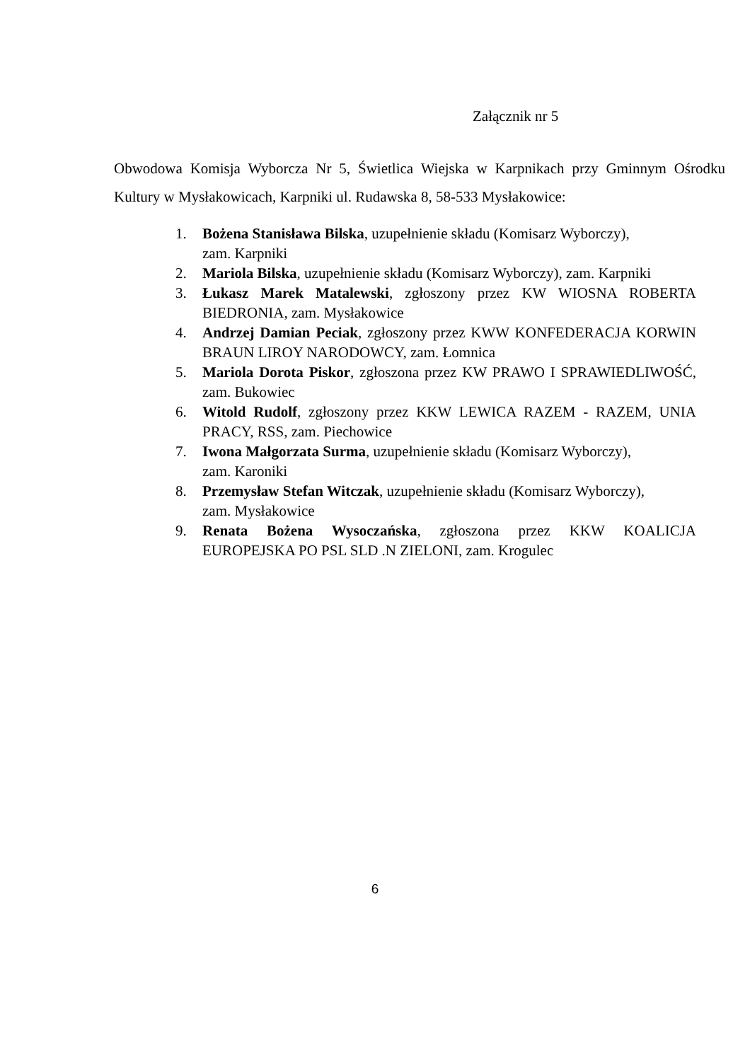Załącznik nr 5
Obwodowa Komisja Wyborcza Nr 5, Świetlica Wiejska w Karpnikach przy Gminnym Ośrodku Kultury w Mysłakowicach, Karpniki ul. Rudawska 8, 58-533 Mysłakowice:
1. Bożena Stanisława Bilska, uzupełnienie składu (Komisarz Wyborczy),
zam. Karpniki
2. Mariola Bilska, uzupełnienie składu (Komisarz Wyborczy), zam. Karpniki
3. Łukasz Marek Matalewski, zgłoszony przez KW WIOSNA ROBERTA BIEDRONIA, zam. Mysłakowice
4. Andrzej Damian Peciak, zgłoszony przez KWW KONFEDERACJA KORWIN BRAUN LIROY NARODOWCY, zam. Łomnica
5. Mariola Dorota Piskor, zgłoszona przez KW PRAWO I SPRAWIEDLIWOŚĆ, zam. Bukowiec
6. Witold Rudolf, zgłoszony przez KKW LEWICA RAZEM - RAZEM, UNIA PRACY, RSS, zam. Piechowice
7. Iwona Małgorzata Surma, uzupełnienie składu (Komisarz Wyborczy),
zam. Karoniki
8. Przemysław Stefan Witczak, uzupełnienie składu (Komisarz Wyborczy),
zam. Mysłakowice
9. Renata Bożena Wysoczańska, zgłoszona przez KKW KOALICJA EUROPEJSKA PO PSL SLD .N ZIELONI, zam. Krogulec
6